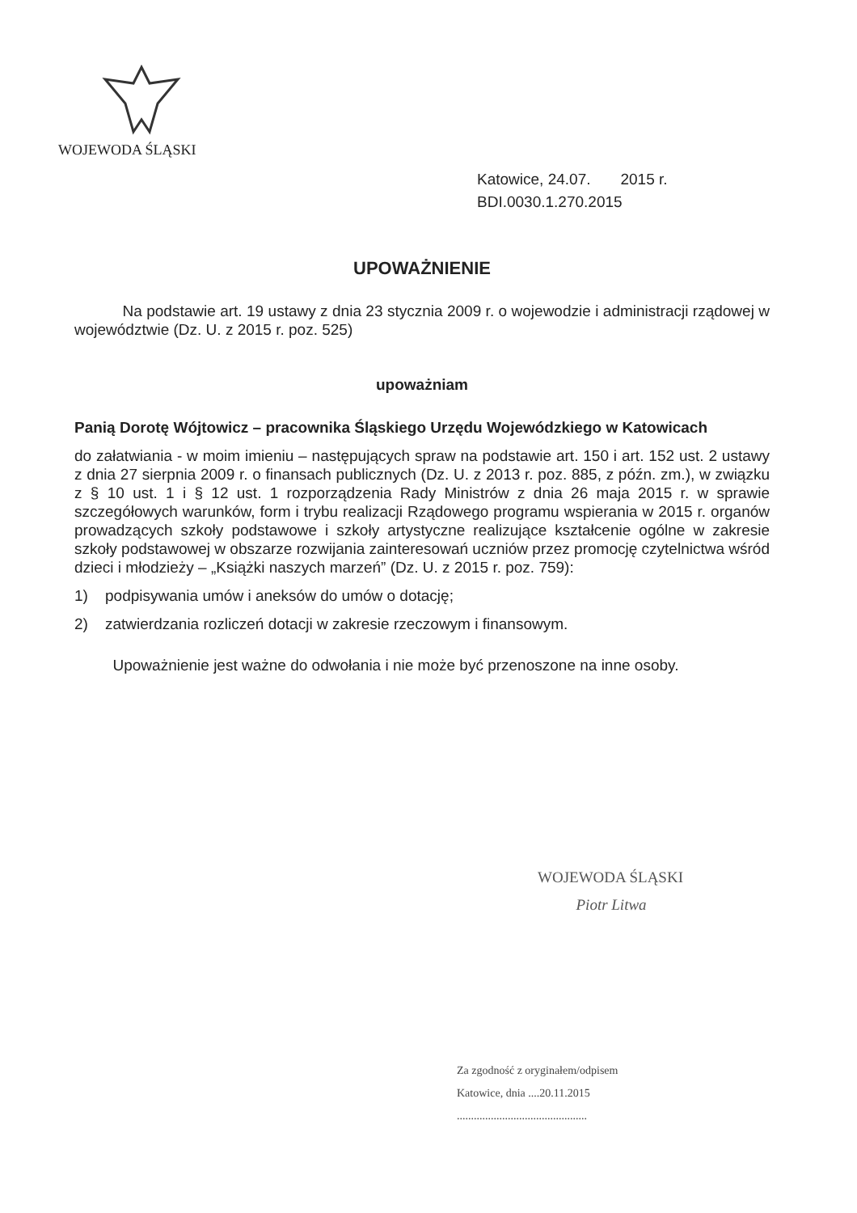WOJEWODA ŚLĄSKI
Katowice, 24.07. 2015 r.
BDI.0030.1.270.2015
UPOWAŻNIENIE
Na podstawie art. 19 ustawy z dnia 23 stycznia 2009 r. o wojewodzie i administracji rządowej w województwie (Dz. U. z 2015 r. poz. 525)
upoważniam
Panią Dorotę Wójtowicz – pracownika Śląskiego Urzędu Wojewódzkiego w Katowicach
do załatwiania - w moim imieniu – następujących spraw na podstawie art. 150 i art. 152 ust. 2 ustawy z dnia 27 sierpnia 2009 r. o finansach publicznych (Dz. U. z 2013 r. poz. 885, z późn. zm.), w związku z § 10 ust. 1 i § 12 ust. 1 rozporządzenia Rady Ministrów z dnia 26 maja 2015 r. w sprawie szczegółowych warunków, form i trybu realizacji Rządowego programu wspierania w 2015 r. organów prowadzących szkoły podstawowe i szkoły artystyczne realizujące kształcenie ogólne w zakresie szkoły podstawowej w obszarze rozwijania zainteresowań uczniów przez promocję czytelnictwa wśród dzieci i młodzieży – „Książki naszych marzeń” (Dz. U. z 2015 r. poz. 759):
1) podpisywania umów i aneksów do umów o dotację;
2) zatwierdzania rozliczeń dotacji w zakresie rzeczowym i finansowym.
Upoważnienie jest ważne do odwołania i nie może być przenoszone na inne osoby.
WOJEWODA ŚLĄSKI
Piotr Litwa
Za zgodność z oryginałem/odpisem
Katowice, dnia ....20.11.2015
..............................................